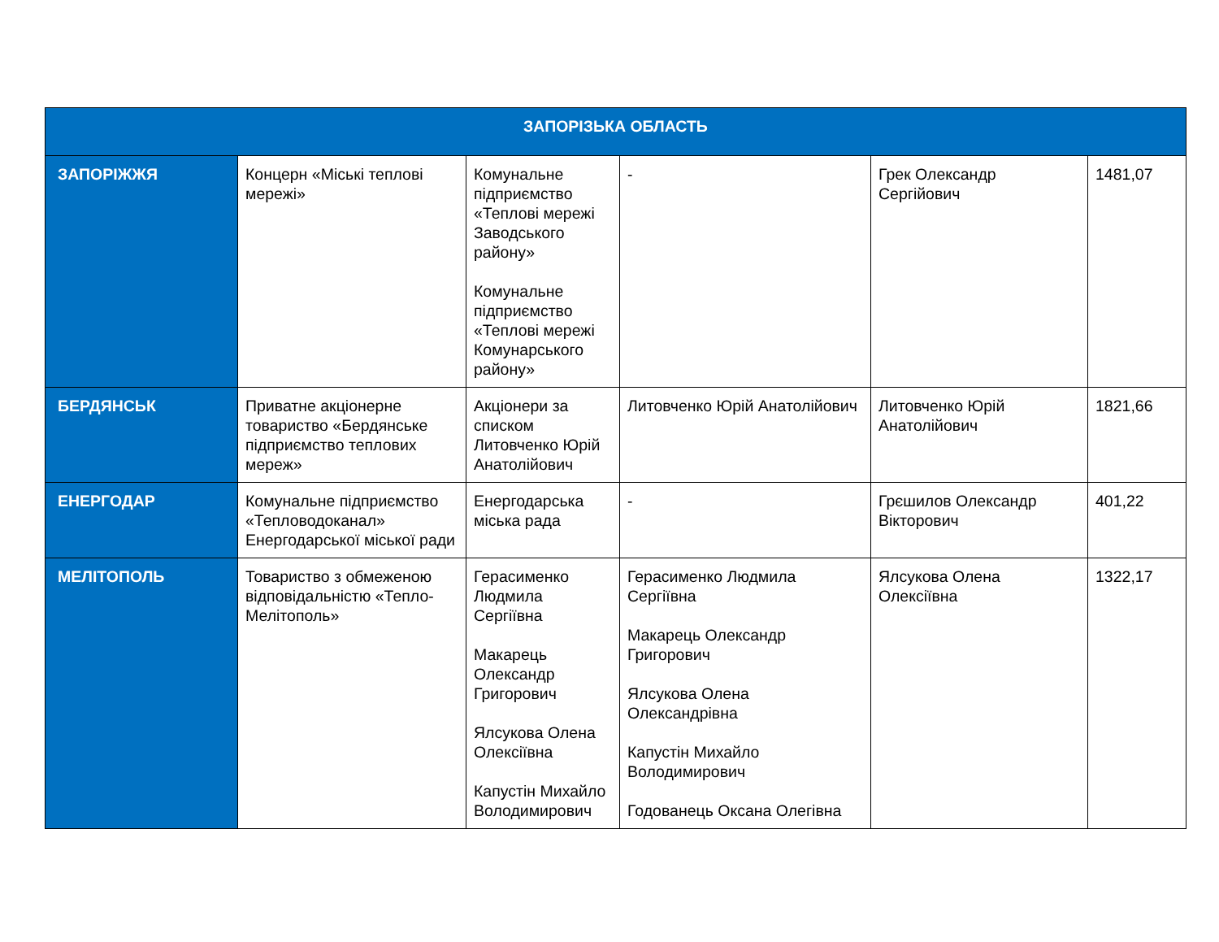| ЗАПОРІЗЬКА ОБЛАСТЬ | | | | | |
| --- | --- | --- | --- | --- | --- |
| ЗАПОРІЖЖЯ | Концерн «Міські теплові мережі» | Комунальне підприємство «Теплові мережі Заводського району» Комунальне підприємство «Теплові мережі Комунарського району» | - | Грек Олександр Сергійович | 1481,07 |
| БЕРДЯНСЬК | Приватне акціонерне товариство «Бердянське підприємство теплових мереж» | Акціонери за списком Литовченко Юрій Анатолійович | Литовченко Юрій Анатолійович | Литовченко Юрій Анатолійович | 1821,66 |
| ЕНЕРГОДАР | Комунальне підприємство «Тепловодоканал» Енергодарської міської ради | Енергодарська міська рада | - | Грєшилов Олександр Вікторович | 401,22 |
| МЕЛІТОПОЛЬ | Товариство з обмеженою відповідальністю «Тепло-Мелітополь» | Герасименко Людмила Сергіївна Макарець Олександр Григорович Ялсукова Олена Олексіївна Капустін Михайло Володимирович | Герасименко Людмила Сергіївна Макарець Олександр Григорович Ялсукова Олена Олександрівна Капустін Михайло Володимирович Годованець Оксана Олегівна | Ялсукова Олена Олексіївна | 1322,17 |